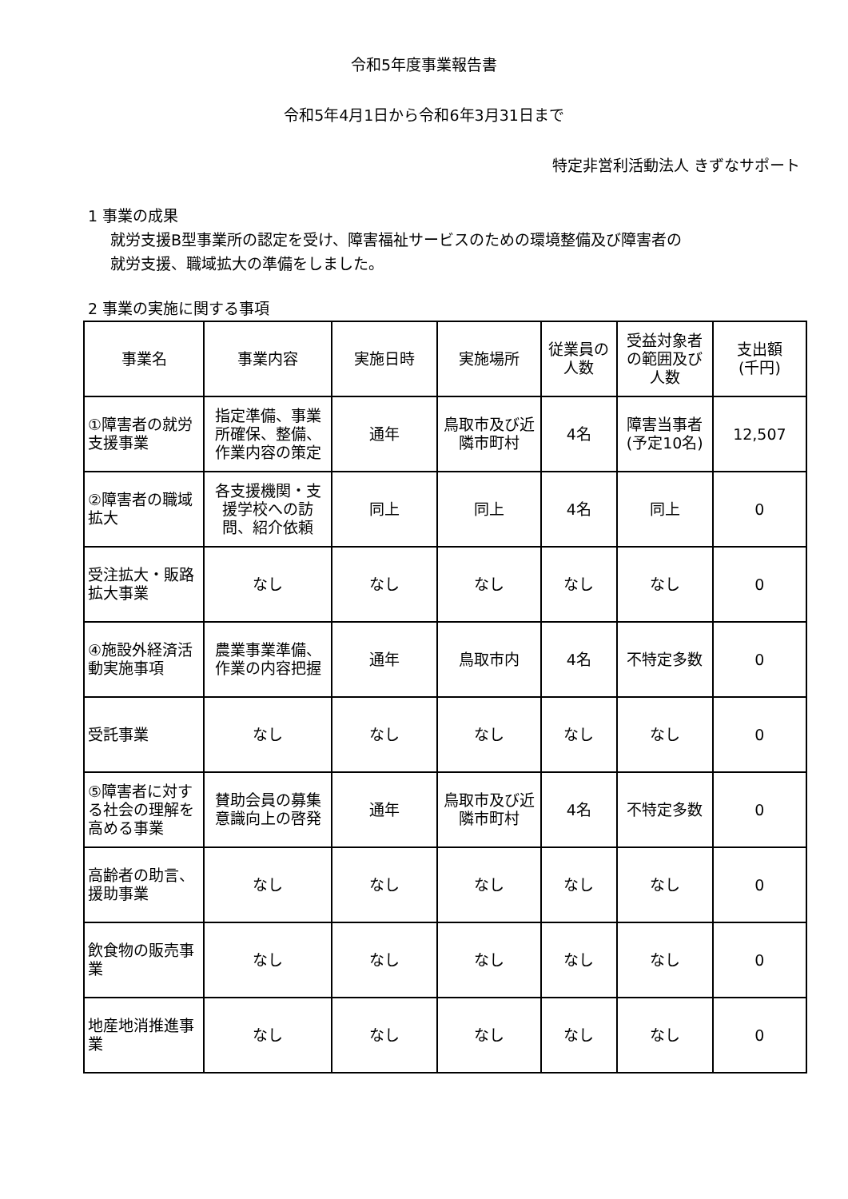令和5年度事業報告書
令和5年4月1日から令和6年3月31日まで
特定非営利活動法人 きずなサポート
1 事業の成果
就労支援B型事業所の認定を受け、障害福祉サービスのための環境整備及び障害者の
就労支援、職域拡大の準備をしました。
2 事業の実施に関する事項
| 事業名 | 事業内容 | 実施日時 | 実施場所 | 従業員の人数 | 受益対象者の範囲及び人数 | 支出額 (千円) |
| --- | --- | --- | --- | --- | --- | --- |
| ①障害者の就労支援事業 | 指定準備、事業所確保、整備、作業内容の策定 | 通年 | 鳥取市及び近隣市町村 | 4名 | 障害当事者 (予定10名) | 12,507 |
| ②障害者の職域拡大 | 各支援機関・支援学校への訪問、紹介依頼 | 同上 | 同上 | 4名 | 同上 | 0 |
| 受注拡大・販路拡大事業 | なし | なし | なし | なし | なし | 0 |
| ④施設外経済活動実施事項 | 農業事業準備、作業の内容把握 | 通年 | 鳥取市内 | 4名 | 不特定多数 | 0 |
| 受託事業 | なし | なし | なし | なし | なし | 0 |
| ⑤障害者に対する社会の理解を高める事業 | 賛助会員の募集意識向上の啓発 | 通年 | 鳥取市及び近隣市町村 | 4名 | 不特定多数 | 0 |
| 高齢者の助言、援助事業 | なし | なし | なし | なし | なし | 0 |
| 飲食物の販売事業 | なし | なし | なし | なし | なし | 0 |
| 地産地消推進事業 | なし | なし | なし | なし | なし | 0 |